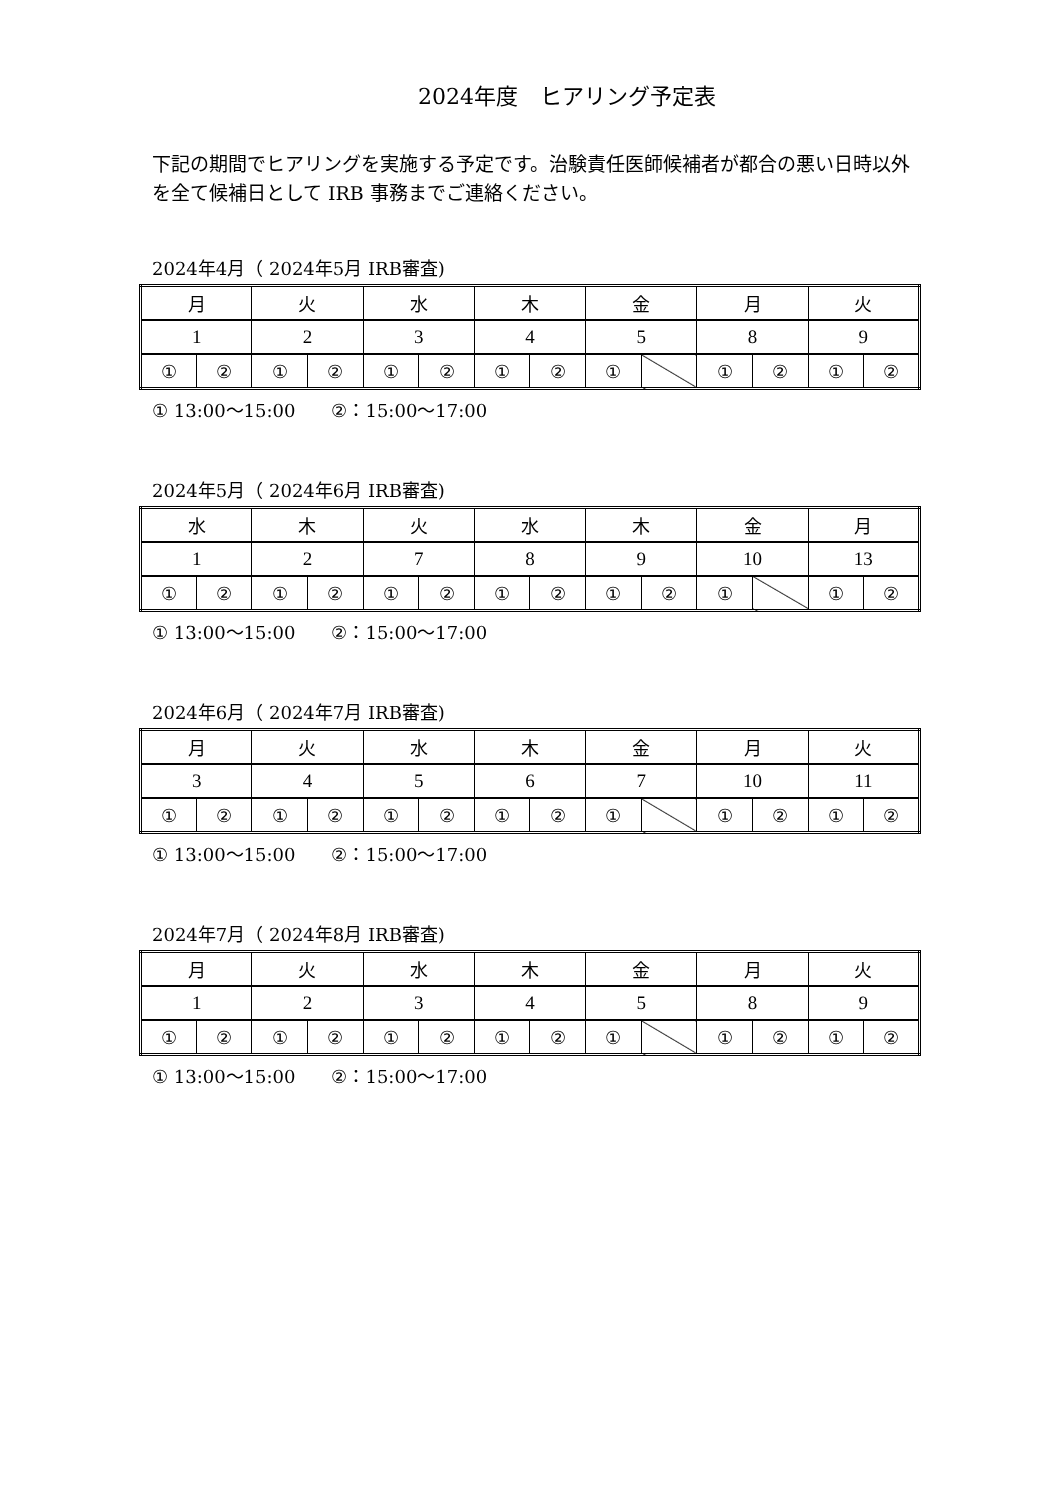2024年度　ヒアリング予定表
下記の期間でヒアリングを実施する予定です。治験責任医師候補者が都合の悪い日時以外を全て候補日として IRB 事務までご連絡ください。
2024年4月（ 2024年5月 IRB審査)
| 月 | | 火 | | 水 | | 木 | | 金 | | 月 | | 火 | |
| 1 | | 2 | | 3 | | 4 | | 5 | | 8 | | 9 | |
| ① | ② | ① | ② | ① | ② | ① | ② | ① | | ① | ② | ① | ② |
① 13:00～15:00　　②：15:00～17:00
2024年5月（ 2024年6月 IRB審査)
| 水 | | 木 | | 火 | | 水 | | 木 | | 金 | | 月 | |
| 1 | | 2 | | 7 | | 8 | | 9 | | 10 | | 13 | |
| ① | ② | ① | ② | ① | ② | ① | ② | ① | ② | ① | | ① | ② |
① 13:00～15:00　　②：15:00～17:00
2024年6月（ 2024年7月 IRB審査)
| 月 | | 火 | | 水 | | 木 | | 金 | | 月 | | 火 | |
| 3 | | 4 | | 5 | | 6 | | 7 | | 10 | | 11 | |
| ① | ② | ① | ② | ① | ② | ① | ② | ① | | ① | ② | ① | ② |
① 13:00～15:00　　②：15:00～17:00
2024年7月（ 2024年8月 IRB審査)
| 月 | | 火 | | 水 | | 木 | | 金 | | 月 | | 火 | |
| 1 | | 2 | | 3 | | 4 | | 5 | | 8 | | 9 | |
| ① | ② | ① | ② | ① | ② | ① | ② | ① | | ① | ② | ① | ② |
① 13:00～15:00　　②：15:00～17:00